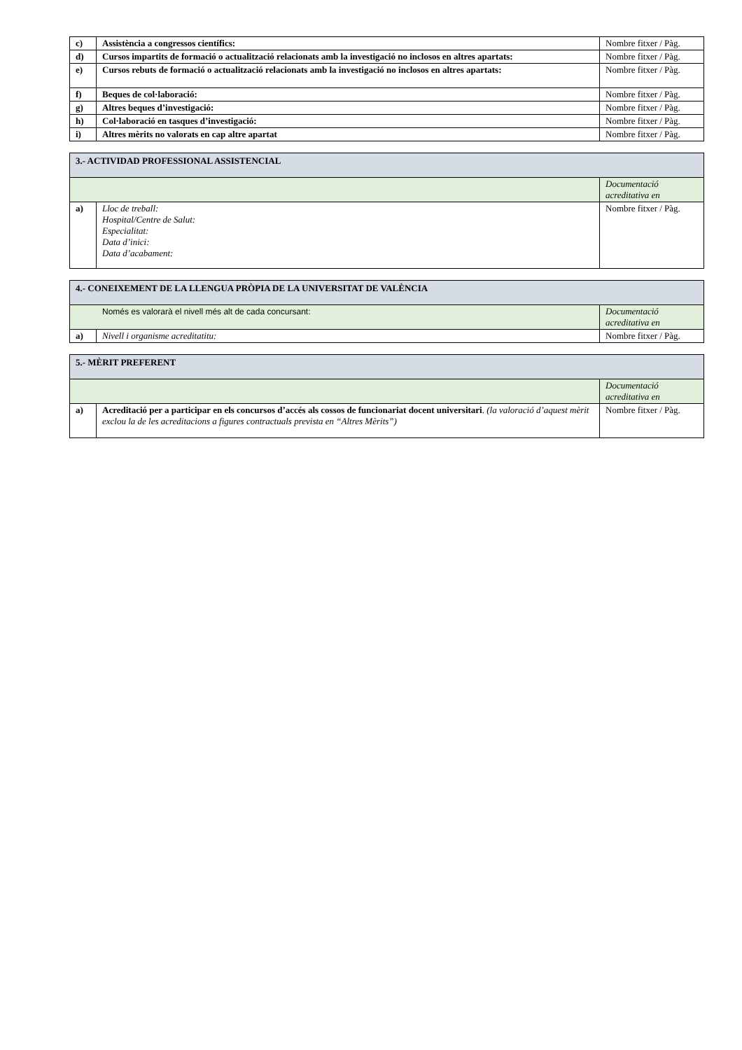| c) | Assistència a congressos científics: | Nombre fitxer / Pàg. |
| d) | Cursos impartits de formació o actualització relacionats amb la investigació no inclosos en altres apartats: | Nombre fitxer / Pàg. |
| e) | Cursos rebuts de formació o actualització relacionats amb la investigació no inclosos en altres apartats: | Nombre fitxer / Pàg. |
| f) | Beques de col·laboració: | Nombre fitxer / Pàg. |
| g) | Altres beques d’investigació: | Nombre fitxer / Pàg. |
| h) | Col·laboració en tasques d’investigació: | Nombre fitxer / Pàg. |
| i) | Altres mèrits no valorats en cap altre apartat | Nombre fitxer / Pàg. |
| 3.- ACTIVIDAD PROFESSIONAL ASSISTENCIAL | | |
| --- | --- | --- |
| | | Documentació acreditativa en |
| a) | Lloc de treball: Hospital/Centre de Salut: Especialitat: Data d’inici: Data d’acabament: | Nombre fitxer / Pàg. |
| 4.- CONEIXEMENT DE LA LLENGUA PRÒPIA DE LA UNIVERSITAT DE VALÈNCIA | | |
| --- | --- | --- |
| Només es valorarà el nivell més alt de cada concursant: | | Documentació acreditativa en |
| a) | Nivell i organisme acreditatitu: | Nombre fitxer / Pàg. |
| 5.- MÈRIT PREFERENT | | |
| --- | --- | --- |
| | | Documentació acreditativa en |
| a) | Acreditació per a participar en els concursos d’accés als cossos de funcionariat docent universitari . (la valoració d’aquest mèrit exclou la de les acreditacions a figures contractuals prevista en “Altres Mèrits”) | Nombre fitxer / Pàg. |